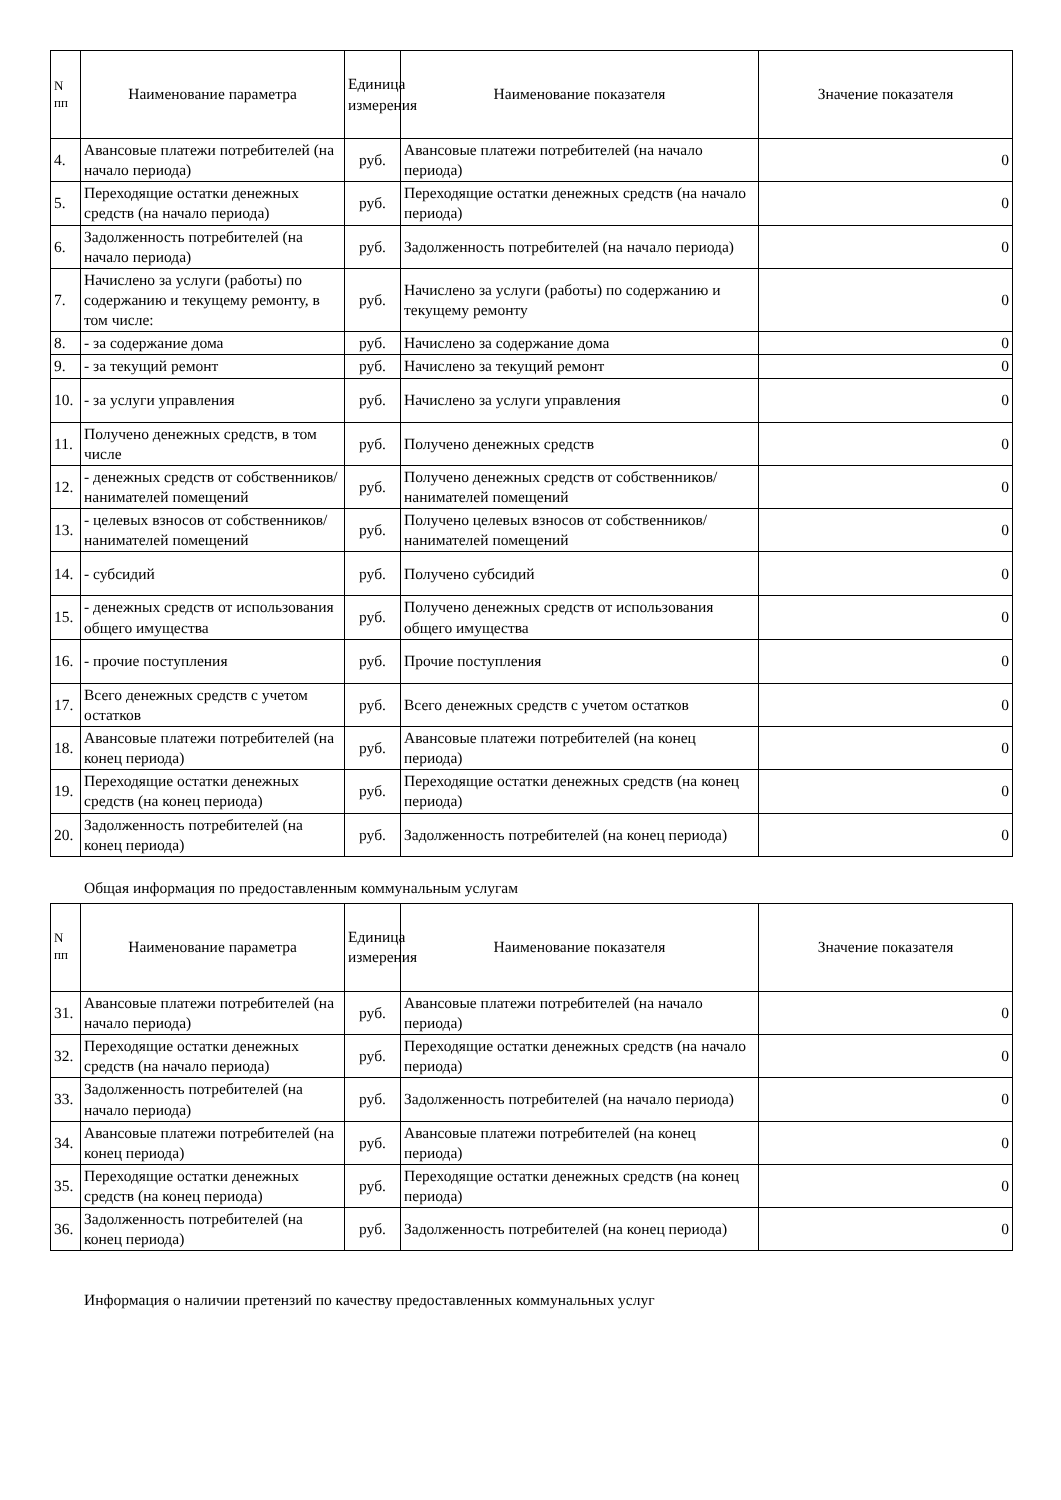| N пп | Наименование параметра | Единица измерения | Наименование показателя | Значение показателя |
| --- | --- | --- | --- | --- |
| 4. | Авансовые платежи потребителей (на начало периода) | руб. | Авансовые платежи потребителей (на начало периода) | 0 |
| 5. | Переходящие остатки денежных средств (на начало периода) | руб. | Переходящие остатки денежных средств (на начало периода) | 0 |
| 6. | Задолженность потребителей (на начало периода) | руб. | Задолженность потребителей (на начало периода) | 0 |
| 7. | Начислено за услуги (работы) по содержанию и текущему ремонту, в том числе: | руб. | Начислено за услуги (работы) по содержанию и текущему ремонту | 0 |
| 8. | - за содержание дома | руб. | Начислено за содержание дома | 0 |
| 9. | - за текущий ремонт | руб. | Начислено за текущий ремонт | 0 |
| 10. | - за услуги управления | руб. | Начислено за услуги управления | 0 |
| 11. | Получено денежных средств, в том числе | руб. | Получено денежных средств | 0 |
| 12. | - денежных средств от собственников/ нанимателей помещений | руб. | Получено денежных средств от собственников/нанимателей помещений | 0 |
| 13. | - целевых взносов от собственников/ нанимателей помещений | руб. | Получено целевых взносов от собственников/нанимателей помещений | 0 |
| 14. | - субсидий | руб. | Получено субсидий | 0 |
| 15. | - денежных средств от использования общего имущества | руб. | Получено денежных средств от использования общего имущества | 0 |
| 16. | - прочие поступления | руб. | Прочие поступления | 0 |
| 17. | Всего денежных средств с учетом остатков | руб. | Всего денежных средств с учетом остатков | 0 |
| 18. | Авансовые платежи потребителей (на конец периода) | руб. | Авансовые платежи потребителей (на конец периода) | 0 |
| 19. | Переходящие остатки денежных средств (на конец периода) | руб. | Переходящие остатки денежных средств (на конец периода) | 0 |
| 20. | Задолженность потребителей (на конец периода) | руб. | Задолженность потребителей (на конец периода) | 0 |
Общая информация по предоставленным коммунальным услугам
| N пп | Наименование параметра | Единица измерения | Наименование показателя | Значение показателя |
| --- | --- | --- | --- | --- |
| 31. | Авансовые платежи потребителей (на начало периода) | руб. | Авансовые платежи потребителей (на начало периода) | 0 |
| 32. | Переходящие остатки денежных средств (на начало периода) | руб. | Переходящие остатки денежных средств (на начало периода) | 0 |
| 33. | Задолженность потребителей (на начало периода) | руб. | Задолженность потребителей (на начало периода) | 0 |
| 34. | Авансовые платежи потребителей (на конец периода) | руб. | Авансовые платежи потребителей (на конец периода) | 0 |
| 35. | Переходящие остатки денежных средств (на конец периода) | руб. | Переходящие остатки денежных средств (на конец периода) | 0 |
| 36. | Задолженность потребителей (на конец периода) | руб. | Задолженность потребителей (на конец периода) | 0 |
Информация о наличии претензий по качеству предоставленных коммунальных услуг